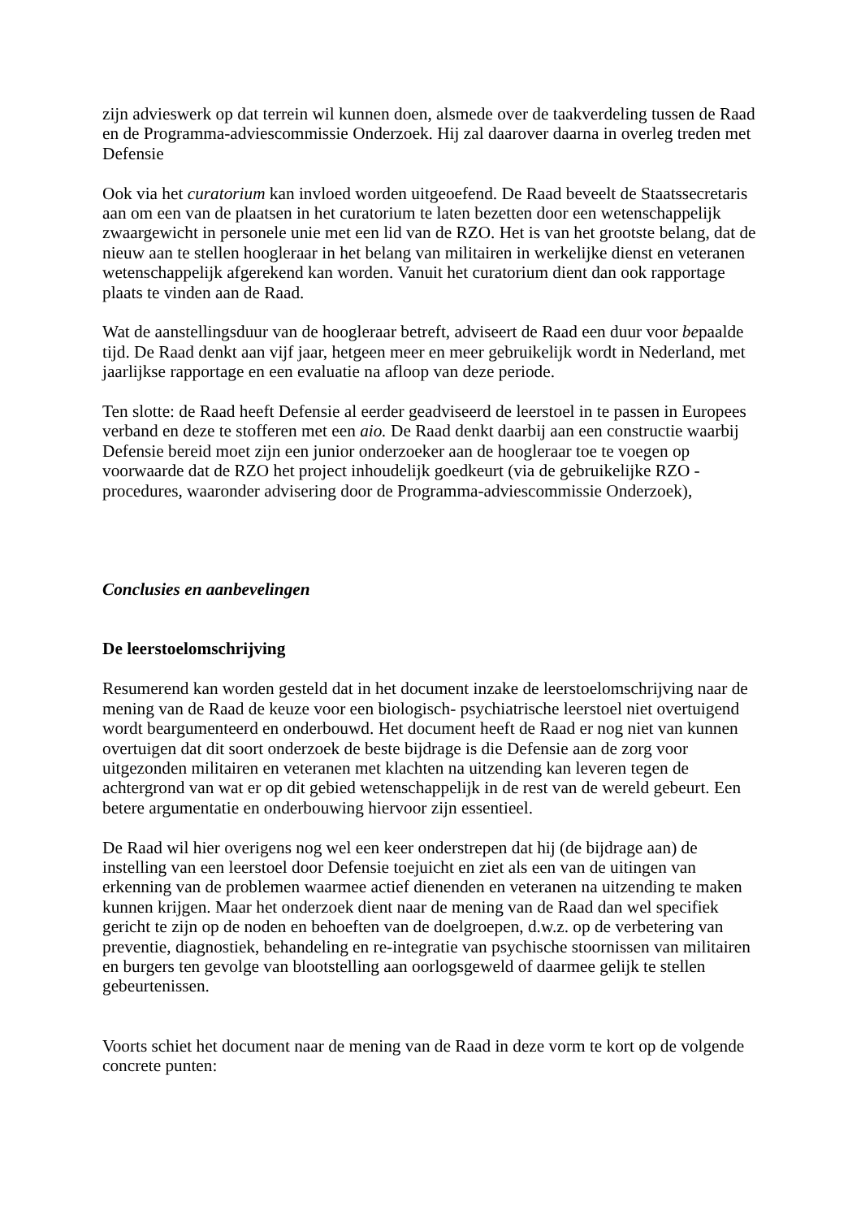zijn advieswerk op dat terrein wil kunnen doen, alsmede over de taakverdeling tussen de Raad en de Programma-adviescommissie Onderzoek. Hij zal daarover daarna in overleg treden met Defensie
Ook via het curatorium kan invloed worden uitgeoefend. De Raad beveelt de Staatssecretaris aan om een van de plaatsen in het curatorium te laten bezetten door een wetenschappelijk zwaargewicht in personele unie met een lid van de RZO. Het is van het grootste belang, dat de nieuw aan te stellen hoogleraar in het belang van militairen in werkelijke dienst en veteranen wetenschappelijk afgerekend kan worden. Vanuit het curatorium dient dan ook rapportage plaats te vinden aan de Raad.
Wat de aanstellingsduur van de hoogleraar betreft, adviseert de Raad een duur voor bepaalde tijd. De Raad denkt aan vijf jaar, hetgeen meer en meer gebruikelijk wordt in Nederland, met jaarlijkse rapportage en een evaluatie na afloop van deze periode.
Ten slotte: de Raad heeft Defensie al eerder geadviseerd de leerstoel in te passen in Europees verband en deze te stofferen met een aio. De Raad denkt daarbij aan een constructie waarbij Defensie bereid moet zijn een junior onderzoeker aan de hoogleraar toe te voegen op voorwaarde dat de RZO het project inhoudelijk goedkeurt (via de gebruikelijke RZO - procedures, waaronder advisering door de Programma-adviescommissie Onderzoek),
Conclusies en aanbevelingen
De leerstoelomschrijving
Resumerend kan worden gesteld dat in het document inzake de leerstoelomschrijving naar de mening van de Raad de keuze voor een biologisch- psychiatrische leerstoel niet overtuigend wordt beargumenteerd en onderbouwd. Het document heeft de Raad er nog niet van kunnen overtuigen dat dit soort onderzoek de beste bijdrage is die Defensie aan de zorg voor uitgezonden militairen en veteranen met klachten na uitzending kan leveren tegen de achtergrond van wat er op dit gebied wetenschappelijk in de rest van de wereld gebeurt. Een betere argumentatie en onderbouwing hiervoor zijn essentieel.
De Raad wil hier overigens nog wel een keer onderstrepen dat hij (de bijdrage aan) de instelling van een leerstoel door Defensie toejuicht en ziet als een van de uitingen van erkenning van de problemen waarmee actief dienenden en veteranen na uitzending te maken kunnen krijgen. Maar het onderzoek dient naar de mening van de Raad dan wel specifiek gericht te zijn op de noden en behoeften van de doelgroepen, d.w.z. op de verbetering van preventie, diagnostiek, behandeling en re-integratie van psychische stoornissen van militairen en burgers ten gevolge van blootstelling aan oorlogsgeweld of daarmee gelijk te stellen gebeurtenissen.
Voorts schiet het document naar de mening van de Raad in deze vorm te kort op de volgende concrete punten: